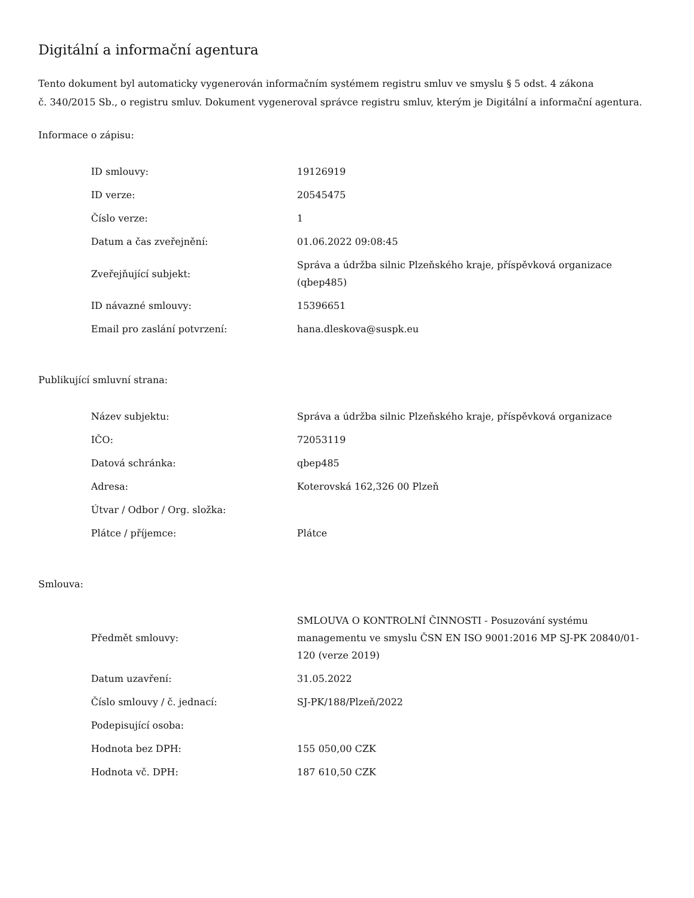Digitální a informační agentura
Tento dokument byl automaticky vygenerován informačním systémem registru smluv ve smyslu § 5 odst. 4 zákona
č. 340/2015 Sb., o registru smluv. Dokument vygeneroval správce registru smluv, kterým je Digitální a informační agentura.
Informace o zápisu:
| ID smlouvy: | 19126919 |
| ID verze: | 20545475 |
| Číslo verze: | 1 |
| Datum a čas zveřejnění: | 01.06.2022 09:08:45 |
| Zveřejňující subjekt: | Správa a údržba silnic Plzeňského kraje, příspěvková organizace (qbep485) |
| ID návazné smlouvy: | 15396651 |
| Email pro zaslání potvrzení: | hana.dleskova@suspk.eu |
Publikující smluvní strana:
| Název subjektu: | Správa a údržba silnic Plzeňského kraje, příspěvková organizace |
| IČO: | 72053119 |
| Datová schránka: | qbep485 |
| Adresa: | Koterovská 162,326 00 Plzeň |
| Útvar / Odbor / Org. složka: | |
| Plátce / příjemce: | Plátce |
Smlouva:
| Předmět smlouvy: | SMLOUVA O KONTROLNÍ ČINNOSTI - Posuzování systému managementu ve smyslu ČSN EN ISO 9001:2016 MP SJ-PK 20840/01-120 (verze 2019) |
| Datum uzavření: | 31.05.2022 |
| Číslo smlouvy / č. jednací: | SJ-PK/188/Plzeň/2022 |
| Podepisující osoba: | |
| Hodnota bez DPH: | 155 050,00 CZK |
| Hodnota vč. DPH: | 187 610,50 CZK |